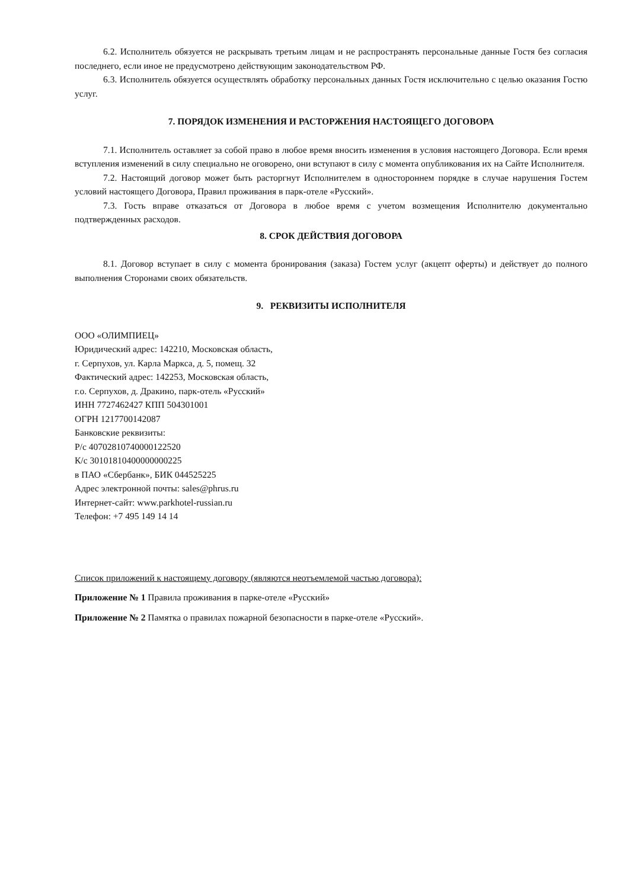6.2. Исполнитель обязуется не раскрывать третьим лицам и не распространять персональные данные Гостя без согласия последнего, если иное не предусмотрено действующим законодательством РФ.
6.3. Исполнитель обязуется осуществлять обработку персональных данных Гостя исключительно с целью оказания Гостю услуг.
7. ПОРЯДОК ИЗМЕНЕНИЯ И РАСТОРЖЕНИЯ НАСТОЯЩЕГО ДОГОВОРА
7.1. Исполнитель оставляет за собой право в любое время вносить изменения в условия настоящего Договора. Если время вступления изменений в силу специально не оговорено, они вступают в силу с момента опубликования их на Сайте Исполнителя.
7.2. Настоящий договор может быть расторгнут Исполнителем в одностороннем порядке в случае нарушения Гостем условий настоящего Договора, Правил проживания в парк-отеле «Русский».
7.3. Гость вправе отказаться от Договора в любое время с учетом возмещения Исполнителю документально подтвержденных расходов.
8. СРОК ДЕЙСТВИЯ ДОГОВОРА
8.1. Договор вступает в силу с момента бронирования (заказа) Гостем услуг (акцепт оферты) и действует до полного выполнения Сторонами своих обязательств.
9. РЕКВИЗИТЫ ИСПОЛНИТЕЛЯ
ООО «ОЛИМПИЕЦ»
Юридический адрес: 142210, Московская область,
г. Серпухов, ул. Карла Маркса, д. 5, помещ. 32
Фактический адрес: 142253, Московская область,
г.о. Серпухов, д. Дракино, парк-отель «Русский»
ИНН 7727462427 КПП 504301001
ОГРН 1217700142087
Банковские реквизиты:
Р/с 40702810740000122520
К/с 30101810400000000225
в ПАО «Сбербанк», БИК 044525225
Адрес электронной почты: sales@phrus.ru
Интернет-сайт: www.parkhotel-russian.ru
Телефон: +7 495 149 14 14
Список приложений к настоящему договору (являются неотъемлемой частью договора):
Приложение № 1 Правила проживания в парке-отеле «Русский»
Приложение № 2 Памятка о правилах пожарной безопасности в парке-отеле «Русский».